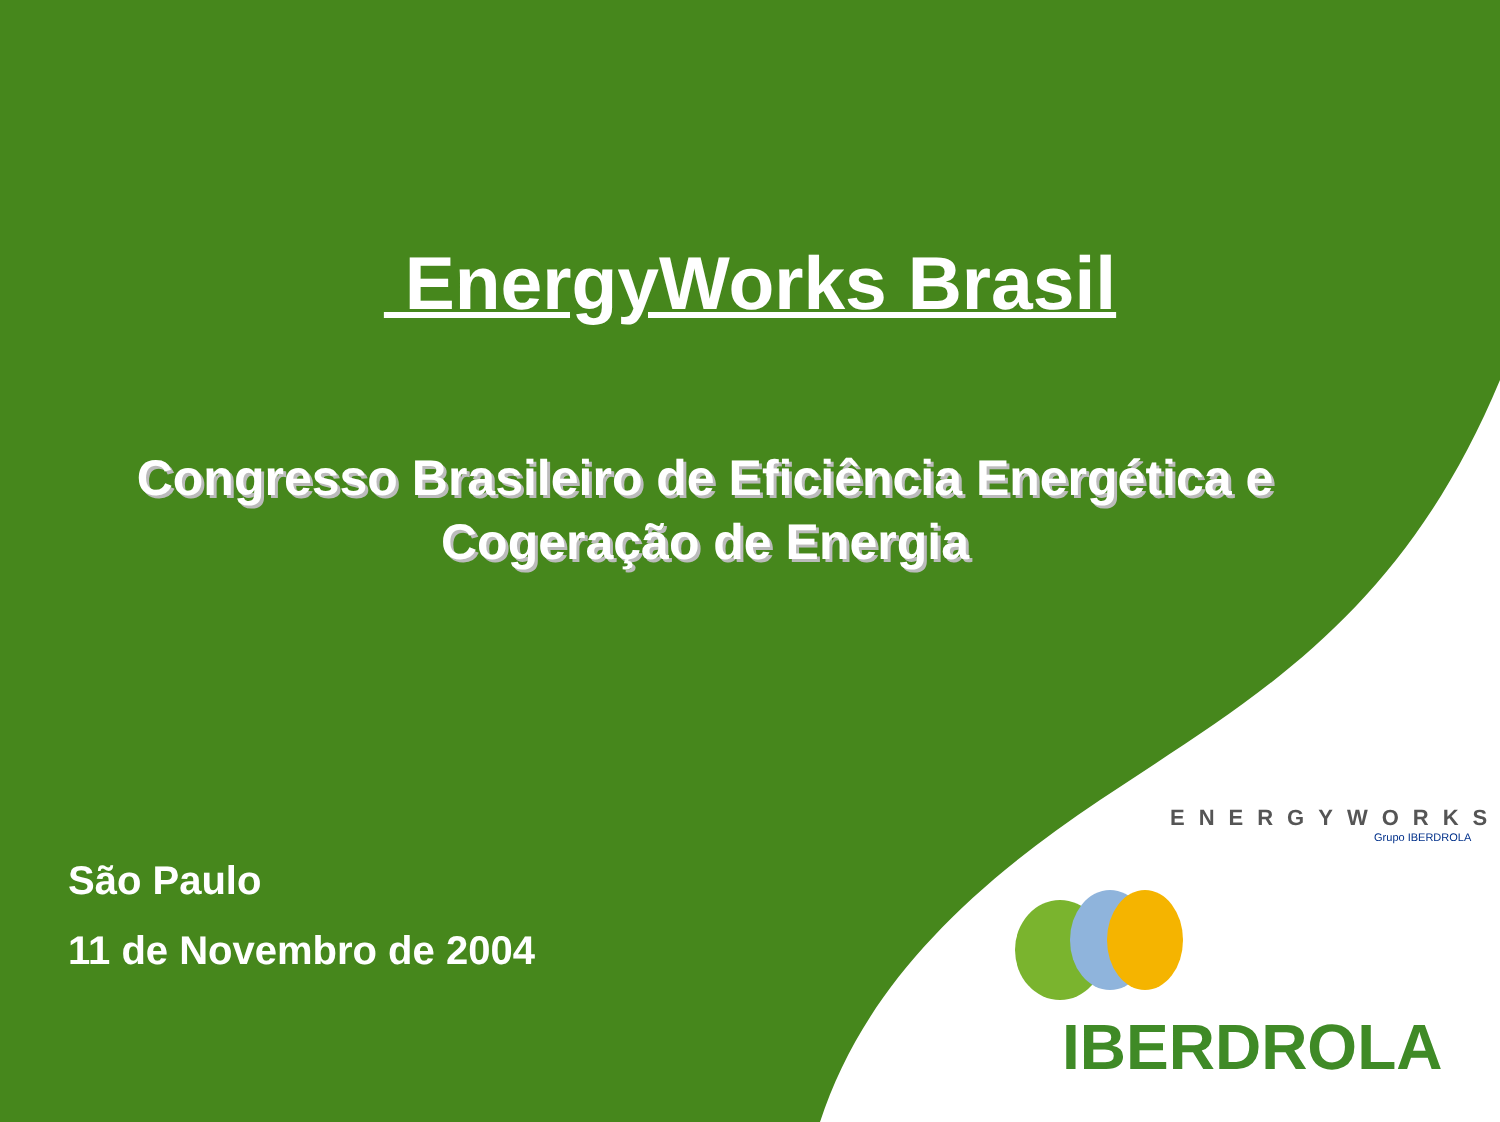EnergyWorks Brasil
Congresso Brasileiro de Eficiência Energética e
Cogeração de Energia
São Paulo
11 de Novembro de 2004
ENERGYWORKS
Grupo IBERDROLA
IBERDROLA